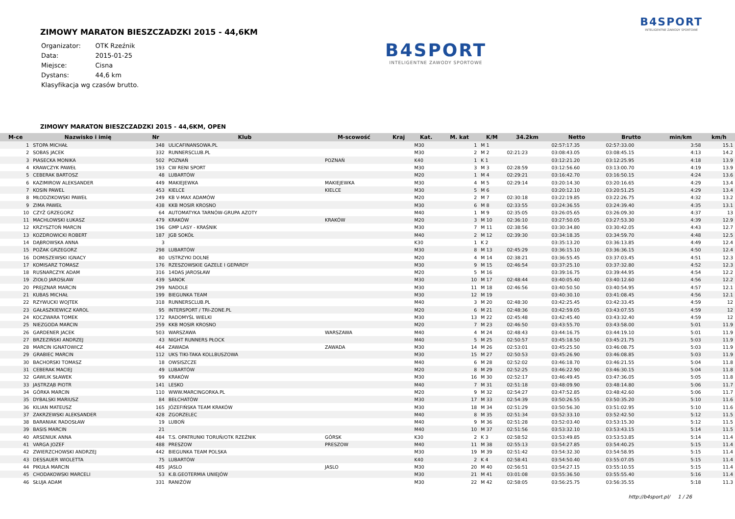B4SPORT
INTELIGENTNE ZAWODY SPORTOWE
ZIMOWY MARATON BIESZCZADZKI 2015 - 44,6KM
| Organizator: | OTK Rzeźnik |
| Data: | 2015-01-25 |
| Miejsce: | Cisna |
| Dystans: | 44,6 km |
| Klasyfikacja wg czasów brutto. | |
B4SPORT
INTELIGENTNE ZAWODY SPORTOWE
ZIMOWY MARATON BIESZCZADZKI 2015 - 44,6KM, OPEN
| M-ce | Nazwisko i imię | Nr | Klub | M-scowość | Kraj | Kat. | M. kat | K/M | 34.2km | Netto | Brutto | min/km | km/h |
| --- | --- | --- | --- | --- | --- | --- | --- | --- | --- | --- | --- | --- | --- |
| 1 | STOPA MICHAŁ | 348 | ULICAFINANSOWA.PL | | | M30 | 1 | M 1 | | 02:57:17.35 | 02:57:33.00 | 3:58 | 15.1 |
| 2 | SOBAS JACEK | 332 | RUNNERSCLUB.PL | | | M30 | 2 | M 2 | 02:21:23 | 03:08:43.05 | 03:08:45.15 | 4:13 | 14.2 |
| 3 | PIASECKA MONIKA | 502 | POZNAŃ | POZNAŃ | | K40 | 1 | K 1 | | 03:12:21.20 | 03:12:25.95 | 4:18 | 13.9 |
| 4 | KRAWCZYK PAWEŁ | 193 | CW RENI SPORT | | | M30 | 3 | M 3 | 02:28:59 | 03:12:56.60 | 03:13:00.70 | 4:19 | 13.9 |
| 5 | CEBERAK BARTOSZ | 48 | LUBARTÓW | | | M20 | 1 | M 4 | 02:29:21 | 03:16:42.70 | 03:16:50.15 | 4:24 | 13.6 |
| 6 | KAZIMIROW ALEKSANDER | 449 | MAKIEJEWKA | MAKIEJEWKA | | M30 | 4 | M 5 | 02:29:14 | 03:20:14.30 | 03:20:16.65 | 4:29 | 13.4 |
| 7 | KOSIN PAWEL | 453 | KIELCE | KIELCE | | M30 | 5 | M 6 | | 03:20:12.10 | 03:20:51.25 | 4:29 | 13.4 |
| 8 | MŁODZIKOWSKI PAWEŁ | 249 | KB V-MAX ADAMÓW | | | M20 | 2 | M 7 | 02:30:18 | 03:22:19.85 | 03:22:26.75 | 4:32 | 13.2 |
| 9 | ZIMA PAWEŁ | 438 | KKB MOSIR KROSNO | | | M30 | 6 | M 8 | 02:33:55 | 03:24:36.55 | 03:24:39.40 | 4:35 | 13.1 |
| 10 | CZYŻ GRZEGORZ | 64 | AUTOMATYKA TARNÓW-GRUPA AZOTY | | | M40 | 1 | M 9 | 02:35:05 | 03:26:05.65 | 03:26:09.30 | 4:37 | 13 |
| 11 | MACHLOWSKI ŁUKASZ | 479 | KRAKÓW | KRAKÓW | | M20 | 3 | M 10 | 02:36:10 | 03:27:50.05 | 03:27:53.30 | 4:39 | 12.9 |
| 12 | KRZYSZTOŃ MARCIN | 196 | GMP LASY - KRAŚNIK | | | M30 | 7 | M 11 | 02:38:56 | 03:30:34.80 | 03:30:42.05 | 4:43 | 12.7 |
| 13 | KOZDROWICKI ROBERT | 187 | JGB SOKÓŁ | | | M40 | 2 | M 12 | 02:39:30 | 03:34:18.35 | 03:34:59.70 | 4:48 | 12.5 |
| 14 | DĄBROWSKA ANNA | 3 | | | | K30 | 1 | K 2 | | 03:35:13.20 | 03:36:13.85 | 4:49 | 12.4 |
| 15 | POŻAK GRZEGORZ | 298 | LUBARTÓW | | | M30 | 8 | M 13 | 02:45:29 | 03:36:15.10 | 03:36:36.15 | 4:50 | 12.4 |
| 16 | DOMISZEWSKI IGNACY | 80 | USTRZYKI DOLNE | | | M20 | 4 | M 14 | 02:38:21 | 03:36:55.45 | 03:37:03.45 | 4:51 | 12.3 |
| 17 | KOMISARZ TOMASZ | 176 | RZESZOWSKIE GAZELE I GEPARDY | | | M30 | 9 | M 15 | 02:46:54 | 03:37:25.10 | 03:37:32.80 | 4:52 | 12.3 |
| 18 | RUSNARCZYK ADAM | 316 | 14DAS JAROSŁAW | | | M20 | 5 | M 16 | | 03:39:16.75 | 03:39:44.95 | 4:54 | 12.2 |
| 19 | ZIOŁO JAROSŁAW | 439 | SANOK | | | M30 | 10 | M 17 | 02:48:44 | 03:40:05.40 | 03:40:12.60 | 4:56 | 12.2 |
| 20 | PREJZNAR MARCIN | 299 | NADOLE | | | M30 | 11 | M 18 | 02:46:56 | 03:40:50.50 | 03:40:54.95 | 4:57 | 12.1 |
| 21 | KUBAS MICHAŁ | 199 | BIEGUNKA TEAM | | | M30 | 12 | M 19 | | 03:40:30.10 | 03:41:08.45 | 4:56 | 12.1 |
| 22 | RZYWUCKI WOJTEK | 318 | RUNNERSCLUB.PL | | | M40 | 3 | M 20 | 02:48:30 | 03:42:25.45 | 03:42:33.45 | 4:59 | 12 |
| 23 | GAŁASZKIEWICZ KAROL | 95 | INTERSPORT / TRI-ZONE.PL | | | M20 | 6 | M 21 | 02:48:36 | 03:42:59.05 | 03:43:07.55 | 4:59 | 12 |
| 24 | KOCZWARA TOMEK | 172 | RADOMYŚL WIELKI | | | M30 | 13 | M 22 | 02:45:48 | 03:42:45.40 | 03:43:32.40 | 4:59 | 12 |
| 25 | NIEZGODA MARCIN | 259 | KKB MOSIR KROSNO | | | M20 | 7 | M 23 | 02:46:50 | 03:43:55.70 | 03:43:58.00 | 5:01 | 11.9 |
| 26 | GARDENER JACEK | 503 | WARSZAWA | WARSZAWA | | M40 | 4 | M 24 | 02:48:43 | 03:44:16.75 | 03:44:19.10 | 5:01 | 11.9 |
| 27 | BRZEZIŃSKI ANDRZEJ | 43 | NIGHT RUNNERS PŁOCK | | | M40 | 5 | M 25 | 02:50:57 | 03:45:18.50 | 03:45:21.75 | 5:03 | 11.9 |
| 28 | MARCIN IGNATOWICZ | 464 | ZAWADA | ZAWADA | | M30 | 14 | M 26 | 02:53:01 | 03:45:25.50 | 03:46:08.75 | 5:03 | 11.9 |
| 29 | GRABIEC MARCIN | 112 | UKS TIKI-TAKA KOLLBUSZOWA | | | M30 | 15 | M 27 | 02:50:53 | 03:45:26.90 | 03:46:08.85 | 5:03 | 11.9 |
| 30 | BACHORSKI TOMASZ | 18 | OWSISZCZE | | | M40 | 6 | M 28 | 02:52:02 | 03:46:18.70 | 03:46:21.55 | 5:04 | 11.8 |
| 31 | CEBERAK MACIEJ | 49 | LUBARTÓW | | | M20 | 8 | M 29 | 02:52:25 | 03:46:22.90 | 03:46:30.15 | 5:04 | 11.8 |
| 32 | GAWLIK SŁAWEK | 99 | KRAKÓW | | | M30 | 16 | M 30 | 02:52:17 | 03:46:49.45 | 03:47:36.05 | 5:05 | 11.8 |
| 33 | JASTRZĄB PIOTR | 141 | LESKO | | | M40 | 7 | M 31 | 02:51:18 | 03:48:09.90 | 03:48:14.80 | 5:06 | 11.7 |
| 34 | GÓRKA MARCIN | 110 | WWW.MARCINGORKA.PL | | | M20 | 9 | M 32 | 02:54:27 | 03:47:52.85 | 03:48:42.60 | 5:06 | 11.7 |
| 35 | DYBALSKI MARIUSZ | 84 | BEŁCHATÓW | | | M30 | 17 | M 33 | 02:54:39 | 03:50:26.55 | 03:50:35.20 | 5:10 | 11.6 |
| 36 | KILIAN MATEUSZ | 165 | JÓZEFIŃSKA TEAM KRAKÓW | | | M30 | 18 | M 34 | 02:51:29 | 03:50:56.30 | 03:51:02.95 | 5:10 | 11.6 |
| 37 | ZAKRZEWSKI ALEKSANDER | 428 | ZGORZELEC | | | M40 | 8 | M 35 | 02:51:34 | 03:52:33.10 | 03:52:42.50 | 5:12 | 11.5 |
| 38 | BARANIAK RADOSŁAW | 19 | LUBOŃ | | | M40 | 9 | M 36 | 02:51:28 | 03:52:03.40 | 03:53:15.30 | 5:12 | 11.5 |
| 39 | BASIS MARCIN | 21 | | | | M40 | 10 | M 37 | 02:51:56 | 03:53:32.10 | 03:53:43.15 | 5:14 | 11.5 |
| 40 | ARSENIUK ANNA | 484 | T.S. OPATRUNKI TORUŃ/OTK RZEŹNIK | GÓRSK | | K30 | 2 | K 3 | 02:58:52 | 03:53:49.85 | 03:53:53.85 | 5:14 | 11.4 |
| 41 | VARGA JOZEF | 488 | PRESZOW | PRESZOW | | M40 | 11 | M 38 | 02:55:13 | 03:54:27.85 | 03:54:40.25 | 5:15 | 11.4 |
| 42 | ZWIERZCHOWSKI ANDRZEJ | 442 | BIEGUNKA TEAM POLSKA | | | M30 | 19 | M 39 | 02:51:42 | 03:54:32.30 | 03:54:58.95 | 5:15 | 11.4 |
| 43 | DESSAUER WIOLETTA | 75 | LUBARTÓW | | | K40 | 2 | K 4 | 02:58:41 | 03:54:50.40 | 03:55:07.05 | 5:15 | 11.4 |
| 44 | PIKUŁA MARCIN | 485 | JASLO | JASLO | | M30 | 20 | M 40 | 02:56:51 | 03:54:27.15 | 03:55:10.55 | 5:15 | 11.4 |
| 45 | CHODAKOWSKI MARCELI | 53 | K.B.GEOTERMIA UNIEJÓW | | | M30 | 21 | M 41 | 03:01:08 | 03:55:36.50 | 03:55:55.40 | 5:16 | 11.4 |
| 46 | SŁUJA ADAM | 331 | RANIŻÓW | | | M30 | 22 | M 42 | 02:58:05 | 03:56:25.75 | 03:56:35.55 | 5:18 | 11.3 |
http://b4sport.pl/ 1 / 26